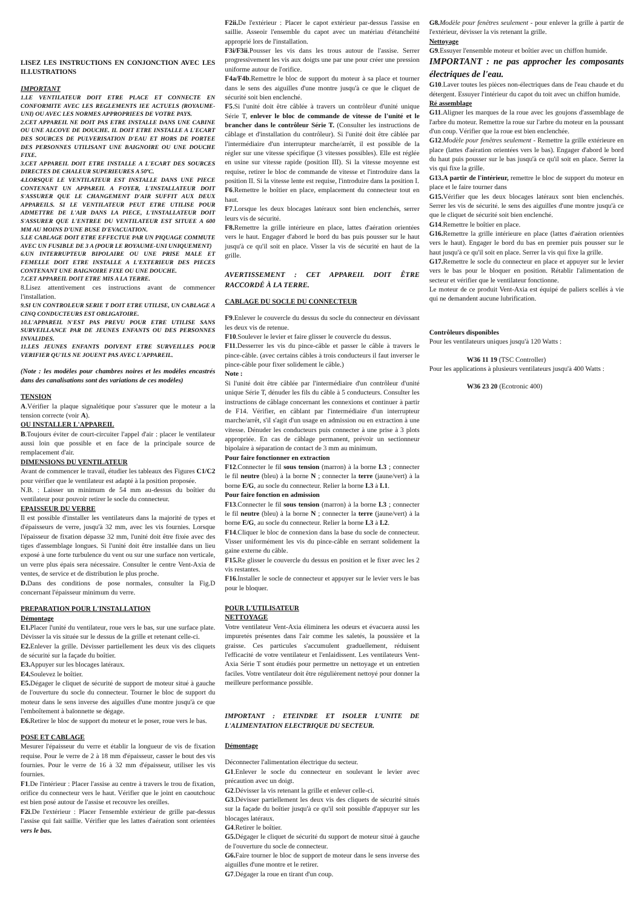LISEZ LES INSTRUCTIONS EN CONJONCTION AVEC LES ILLUSTRATIONS
IMPORTANT
1.LE VENTILATEUR DOIT ETRE PLACE ET CONNECTE EN CONFORMITE AVEC LES REGLEMENTS IEE ACTUELS (ROYAUME-UNI) OU AVEC LES NORMES APPROPRIEES DE VOTRE PAYS.
2.CET APPAREIL NE DOIT PAS ETRE INSTALLE DANS UNE CABINE OU UNE ALCOVE DE DOUCHE. IL DOIT ETRE INSTALLE A L'ECART DES SOURCES DE PULVERISATION D'EAU ET HORS DE PORTEE DES PERSONNES UTILISANT UNE BAIGNOIRE OU UNE DOUCHE FIXE.
3.CET APPAREIL DOIT ETRE INSTALLE A L'ECART DES SOURCES DIRECTES DE CHALEUR SUPERIEURES A 50ºC.
4.LORSQUE LE VENTILATEUR EST INSTALLE DANS UNE PIECE CONTENANT UN APPAREIL A FOYER, L'INSTALLATEUR DOIT S'ASSURER QUE LE CHANGEMENT D'AIR SUFFIT AUX DEUX APPAREILS. SI LE VENTILATEUR PEUT ETRE UTILISE POUR ADMETTRE DE L'AIR DANS LA PIECE, L'INSTALLATEUR DOIT S'ASSURER QUE L'ENTREE DU VENTILATEUR EST SITUEE A 600 MM AU MOINS D'UNE BUSE D'EVACUATION.
5.LE CABLAGE DOIT ETRE EFFECTUE PAR UN PIQUAGE COMMUTE AVEC UN FUSIBLE DE 3 A (POUR LE ROYAUME-UNI UNIQUEMENT)
6.UN INTERRUPTEUR BIPOLAIRE OU UNE PRISE MALE ET FEMELLE DOIT ETRE INSTALLE A L'EXTERIEUR DES PIECES CONTENANT UNE BAIGNOIRE FIXE OU UNE DOUCHE.
7.CET APPAREIL DOIT ETRE MIS A LA TERRE.
8.Lisez attentivement ces instructions avant de commencer l'installation.
9.SI UN CONTROLEUR SERIE T DOIT ETRE UTILISE, UN CABLAGE A CINQ CONDUCTEURS EST OBLIGATOIRE.
10.L'APPAREIL N'EST PAS PREVU POUR ETRE UTILISE SANS SURVEILLANCE PAR DE JEUNES ENFANTS OU DES PERSONNES INVALIDES.
11.LES JEUNES ENFANTS DOIVENT ETRE SURVEILLES POUR VERIFIER QU'ILS NE JOUENT PAS AVEC L'APPAREIL.
(Note : les modèles pour chambres noires et les modèles encastrés dans des canalisations sont des variations de ces modèles)
TENSION
A.Vérifier la plaque signalétique pour s'assurer que le moteur a la tension correcte (voir A).
OU INSTALLER L'APPAREIL
B.Toujours éviter de court-circuiter l'appel d'air : placer le ventilateur aussi loin que possible et en face de la principale source de remplacement d'air.
DIMENSIONS DU VENTILATEUR
Avant de commencer le travail, étudier les tableaux des Figures C1/C2 pour vérifier que le ventilateur est adapté à la position proposée.
N.B. : Laisser un minimum de 54 mm au-dessus du boîtier du ventilateur pour pouvoir retirer le socle du connecteur.
EPAISSEUR DU VERRE
Il est possible d'installer les ventilateurs dans la majorité de types et d'épaisseurs de verre, jusqu'à 32 mm, avec les vis fournies. Lorsque l'épaisseur de fixation dépasse 32 mm, l'unité doit être fixée avec des tiges d'assemblage longues. Si l'unité doit être installée dans un lieu exposé à une forte turbulence du vent ou sur une surface non verticale, un verre plus épais sera nécessaire. Consulter le centre Vent-Axia de ventes, de service et de distribution le plus proche.
D. Dans des conditions de pose normales, consulter la Fig.D concernant l'épaisseur minimum du verre.
PREPARATION POUR L'INSTALLATION
Démontage
E1. Placer l'unité du ventilateur, roue vers le bas, sur une surface plate. Dévisser la vis située sur le dessus de la grille et retenant celle-ci.
E2. Enlever la grille. Dévisser partiellement les deux vis des cliquets de sécurité sur la façade du boîtier.
E3. Appuyer sur les blocages latéraux.
E4. Soulevez le boîtier.
E5. Dégager le cliquet de sécurité de support de moteur situé à gauche de l'ouverture du socle du connecteur. Tourner le bloc de support du moteur dans le sens inverse des aiguilles d'une montre jusqu'à ce que l'emboîtement à baïonnette se dégage.
E6. Retirer le bloc de support du moteur et le poser, roue vers le bas.
POSE ET CABLAGE
Mesurer l'épaisseur du verre et établir la longueur de vis de fixation requise. Pour le verre de 2 à 18 mm d'épaisseur, casser le bout des vis fournies. Pour le verre de 16 à 32 mm d'épaisseur, utiliser les vis fournies.
F1.De l'intérieur : Placer l'assise au centre à travers le trou de fixation, orifice du connecteur vers le haut. Vérifier que le joint en caoutchouc est bien posé autour de l'assise et recouvre les oreilles.
F2i.De l'extérieur : Placer l'ensemble extérieur de grille par-dessus l'assise qui fait saillie. Vérifier que les lattes d'aération sont orientées vers le bas.
F2ii. De l'extérieur : Placer le capot extérieur par-dessus l'assise en saillie. Asseoir l'ensemble du capot avec un matériau d'étanchéité approprié lors de l'installation.
F3i/F3ii.Pousser les vis dans les trous autour de l'assise. Serrer progressivement les vis aux doigts une par une pour créer une pression uniforme autour de l'orifice.
F4a/F4b.Remettre le bloc de support du moteur à sa place et tourner dans le sens des aiguilles d'une montre jusqu'à ce que le cliquet de sécurité soit bien enclenché.
F5.Si l'unité doit être câblée à travers un contrôleur d'unité unique Série T, enlever le bloc de commande de vitesse de l'unité et le brancher dans le contrôleur Série T. (Consulter les instructions de câblage et d'installation du contrôleur). Si l'unité doit être câblée par l'intermédiaire d'un interrupteur marche/arrêt, il est possible de la régler sur une vitesse spécifique (3 vitesses possibles). Elle est réglée en usine sur vitesse rapide (position III). Si la vitesse moyenne est requise, retirer le bloc de commande de vitesse et l'introduire dans la position II. Si la vitesse lente est requise, l'introduire dans la position I.
F6.Remettre le boîtier en place, emplacement du connecteur tout en haut.
F7.Lorsque les deux blocages latéraux sont bien enclenchés, serrer leurs vis de sécurité.
F8. Remettre la grille intérieure en place, lattes d'aération orientées vers le haut. Engager d'abord le bord du bas puis pousser sur le haut jusqu'à ce qu'il soit en place. Visser la vis de sécurité en haut de la grille.
AVERTISSEMENT : CET APPAREIL DOIT ÊTRE RACCORDÉ À LA TERRE.
CABLAGE DU SOCLE DU CONNECTEUR
F9.Enlever le couvercle du dessus du socle du connecteur en dévissant les deux vis de retenue.
F10.Soulever le levier et faire glisser le couvercle du dessus.
F11.Desserrer les vis du pince-câble et passer le câble à travers le pince-câble. (avec certains câbles à trois conducteurs il faut inverser le pince-câble pour fixer solidement le câble.)
Note :
Si l'unité doit être câblée par l'intermédiaire d'un contrôleur d'unité unique Série T, dénuder les fils du câble à 5 conducteurs. Consulter les instructions de câblage concernant les connexions et continuer à partir de F14. Vérifier, en câblant par l'intermédiaire d'un interrupteur marche/arrêt, s'il s'agit d'un usage en admission ou en extraction à une vitesse. Dénuder les conducteurs puis connecter à une prise à 3 plots appropriée. En cas de câblage permanent, prévoir un sectionneur bipolaire à séparation de contact de 3 mm au minimum.
Pour faire fonctionner en extraction
F12.Connecter le fil sous tension (marron) à la borne L3 ; connecter le fil neutre (bleu) à la borne N ; connecter la terre (jaune/vert) à la borne E/G, au socle du connecteur. Relier la borne L3 à L1.
Pour faire fonction en admission
F13.Connecter le fil sous tension (marron) à la borne L3 ; connecter le fil neutre (bleu) à la borne N ; connecter la terre (jaune/vert) à la borne E/G, au socle du connecteur. Relier la borne L3 à L2.
F14.Cliquer le bloc de connexion dans la base du socle de connecteur. Visser uniformément les vis du pince-câble en serrant solidement la gaine externe du câble.
F15. Re glisser le couvercle du dessus en position et le fixer avec les 2 vis restantes.
F16.Installer le socle de connecteur et appuyer sur le levier vers le bas pour le bloquer.
POUR L'UTILISATEUR
NETTOYAGE
Votre ventilateur Vent-Axia éliminera les odeurs et évacuera aussi les impuretés présentes dans l'air comme les saletés, la poussière et la graisse. Ces particules s'accumulent graduellement, réduisent l'efficacité de votre ventilateur et l'enlaidissent. Les ventilateurs Vent-Axia Série T sont étudiés pour permettre un nettoyage et un entretien faciles. Votre ventilateur doit être régulièrement nettoyé pour donner la meilleure performance possible.
IMPORTANT : ETEINDRE ET ISOLER L'UNITE DE L'ALIMENTATION ELECTRIQUE DU SECTEUR.
Démontage
Déconnecter l'alimentation électrique du secteur.
G1.Enlever le socle du connecteur en soulevant le levier avec précaution avec un doigt.
G2.Dévisser la vis retenant la grille et enlever celle-ci.
G3.Dévisser partiellement les deux vis des cliquets de sécurité situés sur la façade du boîtier jusqu'à ce qu'il soit possible d'appuyer sur les blocages latéraux.
G4.Retirer le boîtier.
G5. Dégager le cliquet de sécurité du support de moteur situé à gauche de l'ouverture du socle de connecteur.
G6. Faire tourner le bloc de support de moteur dans le sens inverse des aiguilles d'une montre et le retirer.
G7.Dégager la roue en tirant d'un coup.
G8. Modèle pour fenêtres seulement - pour enlever la grille à partir de l'extérieur, dévisser la vis retenant la grille.
Nettoyage
G9.Essuyer l'ensemble moteur et boîtier avec un chiffon humide.
IMPORTANT : ne pas approcher les composants électriques de l'eau.
G10.Laver toutes les pièces non-électriques dans de l'eau chaude et du détergent. Essuyer l'intérieur du capot du toit avec un chiffon humide.
Ré assemblage
G11.Aligner les marques de la roue avec les goujons d'assemblage de l'arbre du moteur. Remettre la roue sur l'arbre du moteur en la poussant d'un coup. Vérifier que la roue est bien enclenchée.
G12.Modèle pour fenêtres seulement - Remettre la grille extérieure en place (lattes d'aération orientées vers le bas). Engager d'abord le bord du haut puis pousser sur le bas jusqu'à ce qu'il soit en place. Serrer la vis qui fixe la grille.
G13.A partir de l'intérieur, remettre le bloc de support du moteur en place et le faire tourner dans
G15. Vérifier que les deux blocages latéraux sont bien enclenchés. Serrer les vis de sécurité. le sens des aiguilles d'une montre jusqu'à ce que le cliquet de sécurité soit bien enclenché.
G14.Remettre le boîtier en place.
G16. Remettre la grille intérieure en place (lattes d'aération orientées vers le haut). Engager le bord du bas en premier puis pousser sur le haut jusqu'à ce qu'il soit en place. Serrer la vis qui fixe la grille.
G17. Remettre le socle du connecteur en place et appuyer sur le levier vers le bas pour le bloquer en position. Rétablir l'alimentation de secteur et vérifier que le ventilateur fonctionne.
Le moteur de ce produit Vent-Axia est équipé de paliers scellés à vie qui ne demandent aucune lubrification.
Contrôleurs disponibles
Pour les ventilateurs uniques jusqu'à 120 Watts :
W36 11 19 (TSC Controller)
Pour les applications à plusieurs ventilateurs jusqu'à 400 Watts :
W36 23 20 (Ecotronic 400)